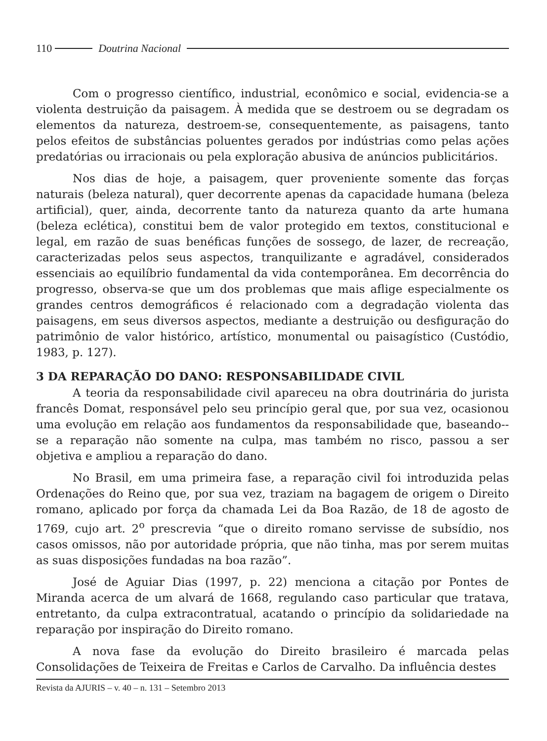110 Doutrina Nacional
Com o progresso científico, industrial, econômico e social, evidencia-se a violenta destruição da paisagem. À medida que se destroem ou se degradam os elementos da natureza, destroem-se, consequentemente, as paisagens, tanto pelos efeitos de substâncias poluentes gerados por indústrias como pelas ações predatórias ou irracionais ou pela exploração abusiva de anúncios publicitários.
Nos dias de hoje, a paisagem, quer proveniente somente das forças naturais (beleza natural), quer decorrente apenas da capacidade humana (beleza artificial), quer, ainda, decorrente tanto da natureza quanto da arte humana (beleza eclética), constitui bem de valor protegido em textos, constitucional e legal, em razão de suas benéficas funções de sossego, de lazer, de recreação, caracterizadas pelos seus aspectos, tranquilizante e agradável, considerados essenciais ao equilíbrio fundamental da vida contemporânea. Em decorrência do progresso, observa-se que um dos problemas que mais aflige especialmente os grandes centros demográficos é relacionado com a degradação violenta das paisagens, em seus diversos aspectos, mediante a destruição ou desfiguração do patrimônio de valor histórico, artístico, monumental ou paisagístico (Custódio, 1983, p. 127).
3 DA REPARAÇÃO DO DANO: RESPONSABILIDADE CIVIL
A teoria da responsabilidade civil apareceu na obra doutrinária do jurista francês Domat, responsável pelo seu princípio geral que, por sua vez, ocasionou uma evolução em relação aos fundamentos da responsabilidade que, baseando--se a reparação não somente na culpa, mas também no risco, passou a ser objetiva e ampliou a reparação do dano.
No Brasil, em uma primeira fase, a reparação civil foi introduzida pelas Ordenações do Reino que, por sua vez, traziam na bagagem de origem o Direito romano, aplicado por força da chamada Lei da Boa Razão, de 18 de agosto de 1769, cujo art. 2<sup>o</sup> prescrevia “que o direito romano servisse de subsídio, nos casos omissos, não por autoridade própria, que não tinha, mas por serem muitas as suas disposições fundadas na boa razão”.
José de Aguiar Dias (1997, p. 22) menciona a citação por Pontes de Miranda acerca de um alvará de 1668, regulando caso particular que tratava, entretanto, da culpa extracontratual, acatando o princípio da solidariedade na reparação por inspiração do Direito romano.
A nova fase da evolução do Direito brasileiro é marcada pelas Consolidações de Teixeira de Freitas e Carlos de Carvalho. Da influência destes
Revista da AJURIS – v. 40 – n. 131 – Setembro 2013